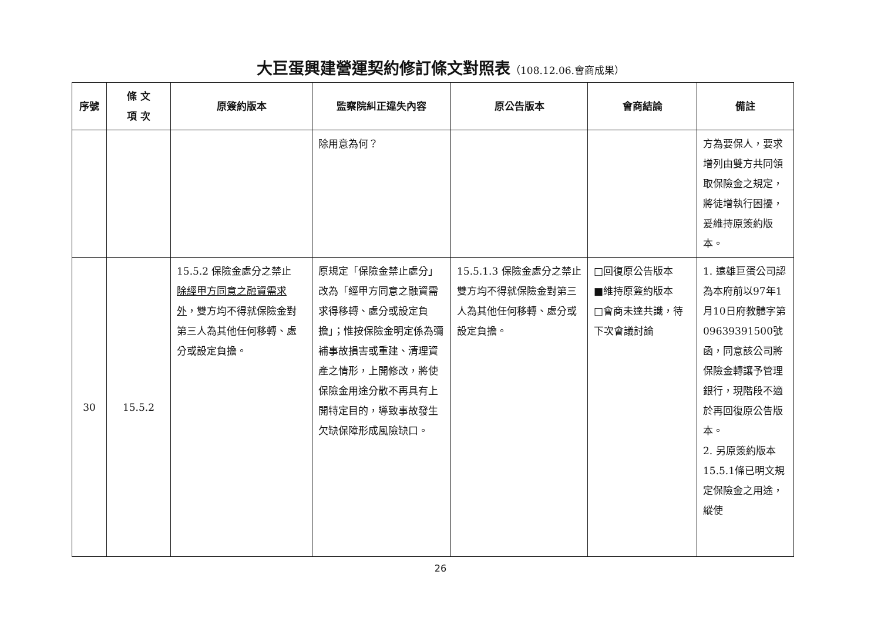大巨蛋興建營運契約修訂條文對照表（108.12.06.會商成果）
| 序號 | 條 文 項 次 | 原簽約版本 | 監察院糾正違失內容 | 原公告版本 | 會商結論 | 備註 |
| --- | --- | --- | --- | --- | --- | --- |
| | | | 除用意為何？ | | | 方為要保人，要求增列由雙方共同領取保險金之規定，將徒增執行困擾，爰維持原簽約版本。 |
| 30 | 15.5.2 | 15.5.2 保險金處分之禁止 除經甲方同意之融資需求外 ，雙方均不得就保險金對第三人為其他任何移轉、處分或設定負擔。 | 原規定「保險金禁止處分」改為「經甲方同意之融資需求得移轉、處分或設定負擔」；惟按保險金明定係為彌補事故損害或重建、清理資產之情形，上開修改，將使保險金用途分散不再具有上開特定目的，導致事故發生欠缺保障形成風險缺口。 | 15.5.1.3 保險金處分之禁止 雙方均不得就保險金對第三人為其他任何移轉、處分或設定負擔。 | □回復原公告版本 ■維持原簽約版本 □會商未達共識，待下次會議討論 | 1. 遠雄巨蛋公司認為本府前以97年1月10日府教體字第09639391500號函，同意該公司將保險金轉讓予管理銀行，現階段不適於再回復原公告版本。 2. 另原簽約版本15.5.1條已明文規定保險金之用途，縱使 |
26